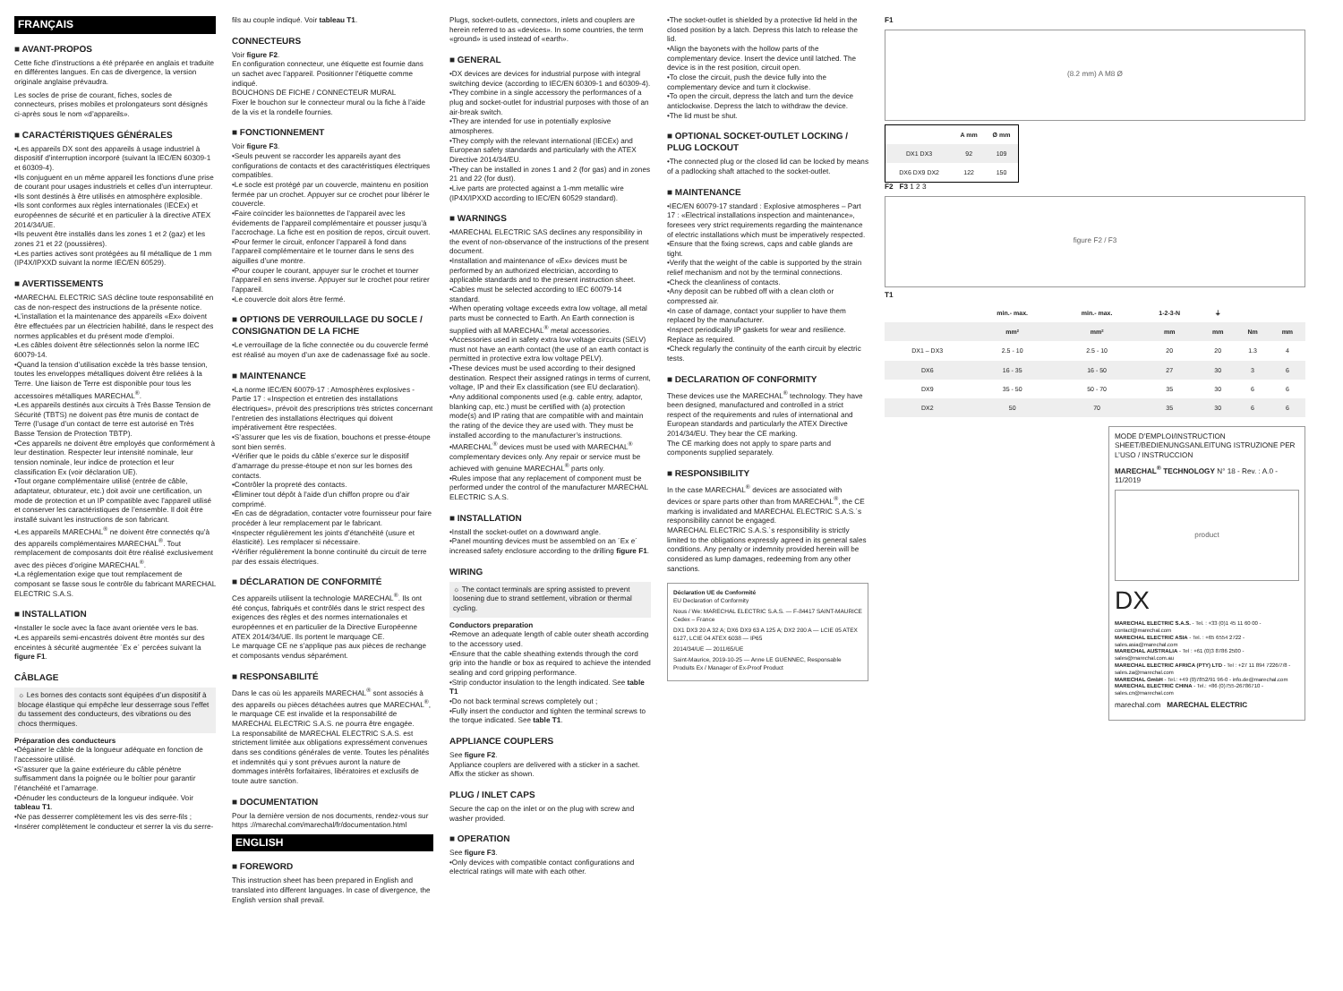FRANÇAIS
■ AVANT-PROPOS
Cette fiche d’instructions a été préparée en anglais et traduite en différentes langues. En cas de divergence, la version originale anglaise prévaudra.
Les socles de prise de courant, fiches, socles de connecteurs, prises mobiles et prolongateurs sont désignés ci-après sous le nom «d’appareils».
■ CARACTÉRISTIQUES GÉNÉRALES
•Les appareils DX sont des appareils à usage industriel à dispositif d’interruption incorporé (suivant la IEC/EN 60309-1 et 60309-4).
•Ils conjuguent en un même appareil les fonctions d’une prise de courant pour usages industriels et celles d’un interrupteur.
•Ils sont destinés à être utilisés en atmosphère explosible.
•Ils sont conformes aux règles internationales (IECEx) et européennes de sécurité et en particulier à la directive ATEX 2014/34/UE.
•Ils peuvent être installés dans les zones 1 et 2 (gaz) et les zones 21 et 22 (poussières).
•Les parties actives sont protégées au fil métallique de 1 mm (IP4X/IPXXD suivant la norme IEC/EN 60529).
■ AVERTISSEMENTS
•MARECHAL ELECTRIC SAS décline toute responsabilité en cas de non-respect des instructions de la présente notice.
•L’installation et la maintenance des appareils «Ex» doivent être effectuées par un électricien habilité, dans le respect des normes applicables et du présent mode d’emploi.
•Les câbles doivent être sélectionnés selon la norme IEC 60079-14.
•Quand la tension d’utilisation excède la très basse tension, toutes les enveloppes métalliques doivent être reliées à la Terre. Une liaison de Terre est disponible pour tous les accessoires métalliques MARECHAL<sup>®</sup>.
•Les appareils destinés aux circuits à Très Basse Tension de Sécurité (TBTS) ne doivent pas être munis de contact de Terre (l’usage d’un contact de terre est autorisé en Très Basse Tension de Protection TBTP).
•Ces appareils ne doivent être employés que conformément à leur destination. Respecter leur intensité nominale, leur tension nominale, leur indice de protection et leur classification Ex (voir déclaration UE).
•Tout organe complémentaire utilisé (entrée de câble, adaptateur, obturateur, etc.) doit avoir une certification, un mode de protection et un IP compatible avec l’appareil utilisé et conserver les caractéristiques de l’ensemble. Il doit être installé suivant les instructions de son fabricant.
•Les appareils MARECHAL<sup>®</sup> ne doivent être connectés qu’à des appareils complémentaires MARECHAL<sup>®</sup>. Tout remplacement de composants doit être réalisé exclusivement avec des pièces d’origine MARECHAL<sup>®</sup>.
•La réglementation exige que tout remplacement de composant se fasse sous le contrôle du fabricant MARECHAL ELECTRIC S.A.S.
■ INSTALLATION
•Installer le socle avec la face avant orientée vers le bas.
•Les appareils semi-encastrés doivent être montés sur des enceintes à sécurité augmentée ´Ex e´ percées suivant la figure F1.
CÂBLAGE
☼ Les bornes des contacts sont équipées d’un dispositif à blocage élastique qui empêche leur desserrage sous l’effet du tassement des conducteurs, des vibrations ou des chocs thermiques.
Préparation des conducteurs
•Dégainer le câble de la longueur adéquate en fonction de l’accessoire utilisé.
•S’assurer que la gaine extérieure du câble pénètre suffisamment dans la poignée ou le boîtier pour garantir l’étanchéité et l’amarrage.
•Dénuder les conducteurs de la longueur indiquée. Voir tableau T1.
•Ne pas desserrer complètement les vis des serre-fils ;
•Insérer complètement le conducteur et serrer la vis du serre-
fils au couple indiqué. Voir tableau T1.
CONNECTEURS
Voir figure F2.
En configuration connecteur, une étiquette est fournie dans un sachet avec l’appareil. Positionner l’étiquette comme indiqué.
BOUCHONS DE FICHE / CONNECTEUR MURAL
Fixer le bouchon sur le connecteur mural ou la fiche à l’aide de la vis et la rondelle fournies.
■ FONCTIONNEMENT
Voir figure F3.
•Seuls peuvent se raccorder les appareils ayant des configurations de contacts et des caractéristiques électriques compatibles.
•Le socle est protégé par un couvercle, maintenu en position fermée par un crochet. Appuyer sur ce crochet pour libérer le couvercle.
•Faire coïncider les baïonnettes de l’appareil avec les évidements de l’appareil complémentaire et pousser jusqu’à l’accrochage. La fiche est en position de repos, circuit ouvert.
•Pour fermer le circuit, enfoncer l’appareil à fond dans l’appareil complémentaire et le tourner dans le sens des aiguilles d’une montre.
•Pour couper le courant, appuyer sur le crochet et tourner l’appareil en sens inverse. Appuyer sur le crochet pour retirer l’appareil.
•Le couvercle doit alors être fermé.
■ OPTIONS DE VERROUILLAGE DU SOCLE / CONSIGNATION DE LA FICHE
•Le verrouillage de la fiche connectée ou du couvercle fermé est réalisé au moyen d’un axe de cadenassage fixé au socle.
■ MAINTENANCE
•La norme IEC/EN 60079-17 : Atmosphères explosives - Partie 17 : «Inspection et entretien des installations électriques», prévoit des prescriptions très strictes concernant l’entretien des installations électriques qui doivent impérativement être respectées.
•S’assurer que les vis de fixation, bouchons et presse-étoupe sont bien serrés.
•Vérifier que le poids du câble s’exerce sur le dispositif d’amarrage du presse-étoupe et non sur les bornes des contacts.
•Contrôler la propreté des contacts.
•Éliminer tout dépôt à l’aide d’un chiffon propre ou d’air comprimé.
•En cas de dégradation, contacter votre fournisseur pour faire procéder à leur remplacement par le fabricant.
•Inspecter régulièrement les joints d’étanchéité (usure et élasticité). Les remplacer si nécessaire.
•Vérifier régulièrement la bonne continuité du circuit de terre par des essais électriques.
■ DÉCLARATION DE CONFORMITÉ
Ces appareils utilisent la technologie MARECHAL<sup>®</sup>. Ils ont été conçus, fabriqués et contrôlés dans le strict respect des exigences des règles et des normes internationales et européennes et en particulier de la Directive Européenne ATEX 2014/34/UE. Ils portent le marquage CE.
Le marquage CE ne s’applique pas aux pièces de rechange et composants vendus séparément.
■ RESPONSABILITÉ
Dans le cas où les appareils MARECHAL<sup>®</sup> sont associés à des appareils ou pièces détachées autres que MARECHAL<sup>®</sup>, le marquage CE est invalide et la responsabilité de MARECHAL ELECTRIC S.A.S. ne pourra être engagée.
La responsabilité de MARECHAL ELECTRIC S.A.S. est strictement limitée aux obligations expressément convenues dans ses conditions générales de vente. Toutes les pénalités et indemnités qui y sont prévues auront la nature de dommages intérêts forfaitaires, libératoires et exclusifs de toute autre sanction.
■ DOCUMENTATION
Pour la dernière version de nos documents, rendez-vous sur https ://marechal.com/marechal/fr/documentation.html
ENGLISH
■ FOREWORD
This instruction sheet has been prepared in English and translated into different languages. In case of divergence, the English version shall prevail.
Plugs, socket-outlets, connectors, inlets and couplers are herein referred to as «devices». In some countries, the term «ground» is used instead of «earth».
■ GENERAL
•DX devices are devices for industrial purpose with integral switching device (according to IEC/EN 60309-1 and 60309-4).
•They combine in a single accessory the performances of a plug and socket-outlet for industrial purposes with those of an air-break switch.
•They are intended for use in potentially explosive atmospheres.
•They comply with the relevant international (IECEx) and European safety standards and particularly with the ATEX Directive 2014/34/EU.
•They can be installed in zones 1 and 2 (for gas) and in zones 21 and 22 (for dust).
•Live parts are protected against a 1-mm metallic wire (IP4X/IPXXD according to IEC/EN 60529 standard).
■ WARNINGS
•MARECHAL ELECTRIC SAS declines any responsibility in the event of non-observance of the instructions of the present document.
•Installation and maintenance of «Ex» devices must be performed by an authorized electrician, according to applicable standards and to the present instruction sheet.
•Cables must be selected according to IEC 60079-14 standard.
•When operating voltage exceeds extra low voltage, all metal parts must be connected to Earth. An Earth connection is supplied with all MARECHAL<sup>®</sup> metal accessories.
•Accessories used in safety extra low voltage circuits (SELV) must not have an earth contact (the use of an earth contact is permitted in protective extra low voltage PELV).
•These devices must be used according to their designed destination. Respect their assigned ratings in terms of current, voltage, IP and their Ex classification (see EU declaration).
•Any additional components used (e.g. cable entry, adaptor, blanking cap, etc.) must be certified with (a) protection mode(s) and IP rating that are compatible with and maintain the rating of the device they are used with. They must be installed according to the manufacturer’s instructions.
•MARECHAL<sup>®</sup> devices must be used with MARECHAL<sup>®</sup> complementary devices only. Any repair or service must be achieved with genuine MARECHAL<sup>®</sup> parts only.
•Rules impose that any replacement of component must be performed under the control of the manufacturer MARECHAL ELECTRIC S.A.S.
■ INSTALLATION
•Install the socket-outlet on a downward angle.
•Panel mounting devices must be assembled on an ´Ex e´ increased safety enclosure according to the drilling figure F1.
WIRING
☼ The contact terminals are spring assisted to prevent loosening due to strand settlement, vibration or thermal cycling.
Conductors preparation
•Remove an adequate length of cable outer sheath according to the accessory used.
•Ensure that the cable sheathing extends through the cord grip into the handle or box as required to achieve the intended sealing and cord gripping performance.
•Strip conductor insulation to the length indicated. See table T1
•Do not back terminal screws completely out ;
•Fully insert the conductor and tighten the terminal screws to the torque indicated. See table T1.
APPLIANCE COUPLERS
See figure F2.
Appliance couplers are delivered with a sticker in a sachet. Affix the sticker as shown.
PLUG / INLET CAPS
Secure the cap on the inlet or on the plug with screw and washer provided.
■ OPERATION
See figure F3.
•Only devices with compatible contact configurations and electrical ratings will mate with each other.
•The socket-outlet is shielded by a protective lid held in the closed position by a latch. Depress this latch to release the lid.
•Align the bayonets with the hollow parts of the complementary device. Insert the device until latched. The device is in the rest position, circuit open.
•To close the circuit, push the device fully into the complementary device and turn it clockwise.
•To open the circuit, depress the latch and turn the device anticlockwise. Depress the latch to withdraw the device.
•The lid must be shut.
■ OPTIONAL SOCKET-OUTLET LOCKING / PLUG LOCKOUT
•The connected plug or the closed lid can be locked by means of a padlocking shaft attached to the socket-outlet.
■ MAINTENANCE
•IEC/EN 60079-17 standard : Explosive atmospheres – Part 17 : «Electrical installations inspection and maintenance», foresees very strict requirements regarding the maintenance of electric installations which must be imperatively respected.
•Ensure that the fixing screws, caps and cable glands are tight.
•Verify that the weight of the cable is supported by the strain relief mechanism and not by the terminal connections.
•Check the cleanliness of contacts.
•Any deposit can be rubbed off with a clean cloth or compressed air.
•In case of damage, contact your supplier to have them replaced by the manufacturer.
•Inspect periodically IP gaskets for wear and resilience. Replace as required.
•Check regularly the continuity of the earth circuit by electric tests.
■ DECLARATION OF CONFORMITY
These devices use the MARECHAL<sup>®</sup> technology. They have been designed, manufactured and controlled in a strict respect of the requirements and rules of international and European standards and particularly the ATEX Directive 2014/34/EU. They bear the CE marking.
The CE marking does not apply to spare parts and components supplied separately.
■ RESPONSIBILITY
In the case MARECHAL<sup>®</sup> devices are associated with devices or spare parts other than from MARECHAL<sup>®</sup>, the CE marking is invalidated and MARECHAL ELECTRIC S.A.S.´s responsibility cannot be engaged.
MARECHAL ELECTRIC S.A.S.´s responsibility is strictly limited to the obligations expressly agreed in its general sales conditions. Any penalty or indemnity provided herein will be considered as lump damages, redeeming from any other sanctions.
Déclaration UE de Conformité
EU Declaration of Conformity
Nous / We: MARECHAL ELECTRIC S.A.S. — F-84417 SAINT-MAURICE Cedex – France
DX1 DX3 20 A 32 A; DX6 DX9 63 A 125 A; DX2 200 A — LCIE 05 ATEX 6127, LCIE 04 ATEX 6038 — IP65
2014/34/UE — 2011/65/UE
Saint-Maurice, 2019-10-25 — Anne LE GUENNEC, Responsable Produits Ex / Manager of Ex-Proof Product
F1
(8.2 mm) A M8 Ø
| | A mm | Ø mm |
| --- | --- | --- |
| DX1 DX3 | 92 | 109 |
| DX6 DX9 DX2 | 122 | 150 |
F2 F3 1 2 3
figure F2 / F3
T1
| | min.- max. | min.- max. | 1-2-3-N | ⏚ | | |
| --- | --- | --- | --- | --- | --- | --- |
| | mm² | mm² | mm | mm | Nm | mm |
| DX1 – DX3 | 2.5 - 10 | 2.5 - 10 | 20 | 20 | 1.3 | 4 |
| DX6 | 16 - 35 | 16 - 50 | 27 | 30 | 3 | 6 |
| DX9 | 35 - 50 | 50 - 70 | 35 | 30 | 6 | 6 |
| DX2 | 50 | 70 | 35 | 30 | 6 | 6 |
MODE D’EMPLOI/INSTRUCTION SHEET/BEDIENUNGSANLEITUNG ISTRUZIONE PER L’USO / INSTRUCCION
MARECHAL<sup>®</sup> TECHNOLOGY N° 18 - Rev. : A.0 - 11/2019
product
DX
MARECHAL ELECTRIC S.A.S. - Tel. : +33 (0)1 45 11 60 00 - contact@marechal.com
MARECHAL ELECTRIC ASIA - Tel. : +65 6554 2722 - sales.asia@marechal.com
MARECHAL AUSTRALIA - Tel : +61 (0)3 8786 2500 - sales@marechal.com.au
MARECHAL ELECTRIC AFRICA (PTY) LTD - Tel : +27 11 894 7226/7/8 - sales.za@marechal.com
MARECHAL GmbH - Tel.: +49 (0)7852/91 96-0 - info.de@marechal.com
MARECHAL ELECTRIC CHINA - Tel.: +86 (0)755-26786710 - sales.cn@marechal.com
marechal.com MARECHAL ELECTRIC